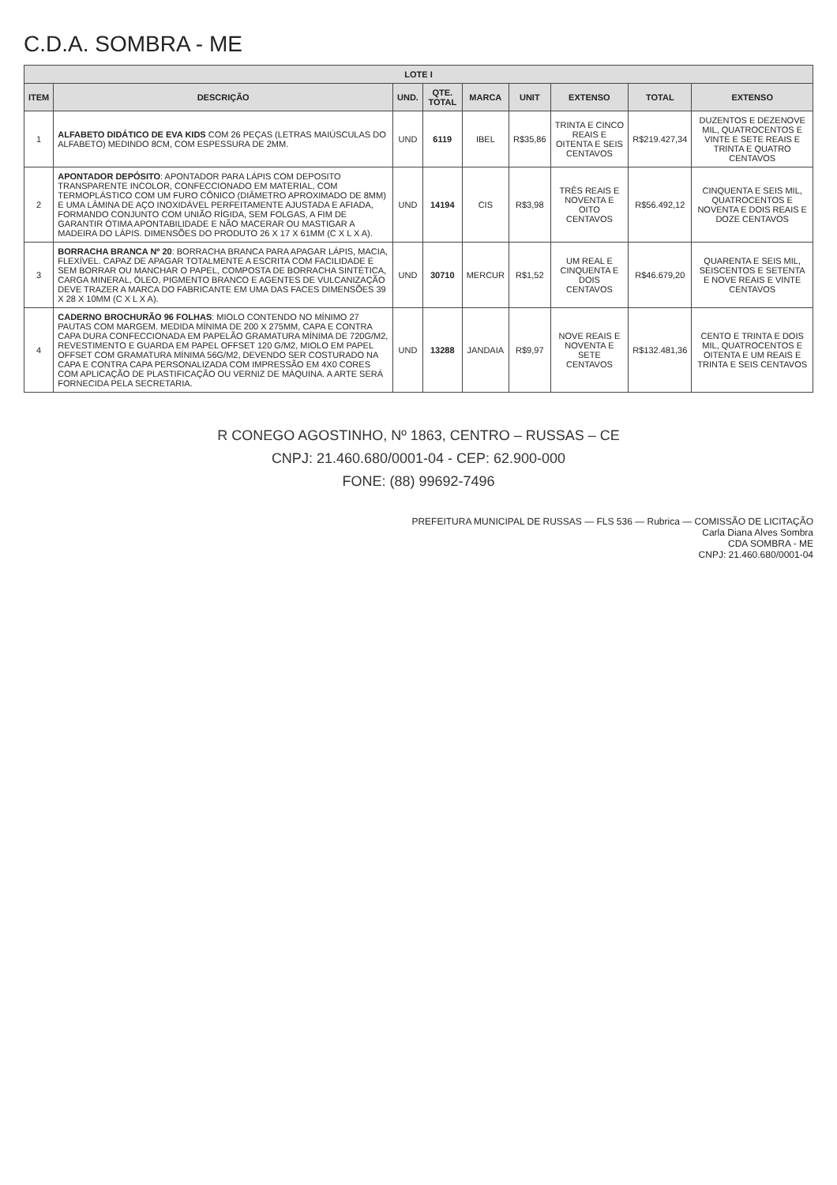C.D.A. SOMBRA - ME
| LOTE I | | | | | | | | |
| ITEM | DESCRIÇÃO | UND. | QTE. TOTAL | MARCA | UNIT | EXTENSO | TOTAL | EXTENSO |
| 1 | ALFABETO DIDÁTICO DE EVA KIDS COM 26 PEÇAS (LETRAS MAIÚSCULAS DO ALFABETO) MEDINDO 8CM, COM ESPESSURA DE 2MM. | UND | 6119 | IBEL | R$35,86 | TRINTA E CINCO REAIS E OITENTA E SEIS CENTAVOS | R$219.427,34 | DUZENTOS E DEZENOVE MIL, QUATROCENTOS E VINTE E SETE REAIS E TRINTA E QUATRO CENTAVOS |
| 2 | APONTADOR DEPÓSITO : APONTADOR PARA LÁPIS COM DEPOSITO TRANSPARENTE INCOLOR, CONFECCIONADO EM MATERIAL, COM TERMOPLÁSTICO COM UM FURO CÔNICO (DIÂMETRO APROXIMADO DE 8MM) E UMA LÂMINA DE AÇO INOXIDÁVEL PERFEITAMENTE AJUSTADA E AFIADA, FORMANDO CONJUNTO COM UNIÃO RÍGIDA, SEM FOLGAS, A FIM DE GARANTIR ÓTIMA APONTABILIDADE E NÃO MACERAR OU MASTIGAR A MADEIRA DO LÁPIS. DIMENSÕES DO PRODUTO 26 X 17 X 61MM (C X L X A). | UND | 14194 | CIS | R$3,98 | TRÊS REAIS E NOVENTA E OITO CENTAVOS | R$56.492,12 | CINQUENTA E SEIS MIL, QUATROCENTOS E NOVENTA E DOIS REAIS E DOZE CENTAVOS |
| 3 | BORRACHA BRANCA Nº 20 : BORRACHA BRANCA PARA APAGAR LÁPIS, MACIA, FLEXÍVEL. CAPAZ DE APAGAR TOTALMENTE A ESCRITA COM FACILIDADE E SEM BORRAR OU MANCHAR O PAPEL, COMPOSTA DE BORRACHA SINTÉTICA, CARGA MINERAL, ÓLEO, PIGMENTO BRANCO E AGENTES DE VULCANIZAÇÃO DEVE TRAZER A MARCA DO FABRICANTE EM UMA DAS FACES DIMENSÕES 39 X 28 X 10MM (C X L X A). | UND | 30710 | MERCUR | R$1,52 | UM REAL E CINQUENTA E DOIS CENTAVOS | R$46.679,20 | QUARENTA E SEIS MIL, SEISCENTOS E SETENTA E NOVE REAIS E VINTE CENTAVOS |
| 4 | CADERNO BROCHURÃO 96 FOLHAS : MIOLO CONTENDO NO MÍNIMO 27 PAUTAS COM MARGEM. MEDIDA MÍNIMA DE 200 X 275MM, CAPA E CONTRA CAPA DURA CONFECCIONADA EM PAPELÃO GRAMATURA MÍNIMA DE 720G/M2, REVESTIMENTO E GUARDA EM PAPEL OFFSET 120 G/M2, MIOLO EM PAPEL OFFSET COM GRAMATURA MÍNIMA 56G/M2, DEVENDO SER COSTURADO NA CAPA E CONTRA CAPA PERSONALIZADA COM IMPRESSÃO EM 4X0 CORES COM APLICAÇÃO DE PLASTIFICAÇÃO OU VERNIZ DE MÁQUINA. A ARTE SERÁ FORNECIDA PELA SECRETARIA. | UND | 13288 | JANDAIA | R$9,97 | NOVE REAIS E NOVENTA E SETE CENTAVOS | R$132.481,36 | CENTO E TRINTA E DOIS MIL, QUATROCENTOS E OITENTA E UM REAIS E TRINTA E SEIS CENTAVOS |
R CONEGO AGOSTINHO, Nº 1863, CENTRO – RUSSAS – CE
CNPJ: 21.460.680/0001-04 - CEP: 62.900-000
FONE: (88) 99692-7496
PREFEITURA MUNICIPAL DE RUSSAS — FLS 536 — Rubrica — COMISSÃO DE LICITAÇÃO
Carla Diana Alves Sombra
CDA SOMBRA - ME
CNPJ: 21.460.680/0001-04